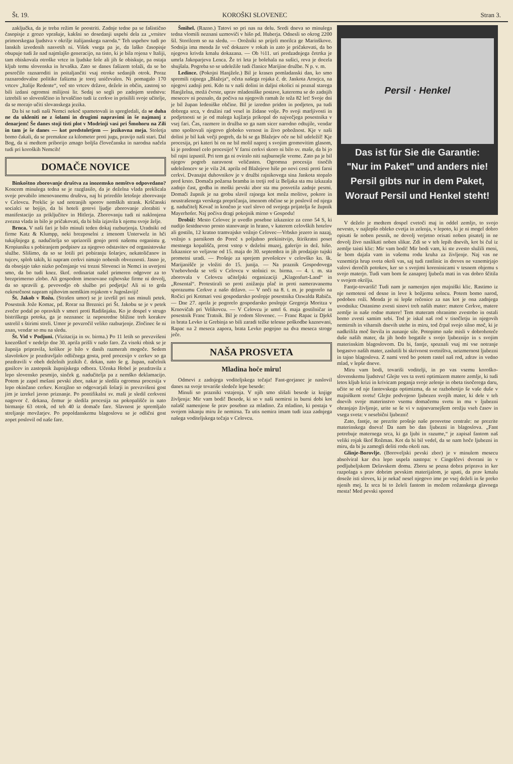Št. 19. KOROŠKI SLOVENEC Stran 3.
zaključka, da je treba režim še poostriti. Zadnje tedne pa se fašistično časopisje z grozo vprašuje, kakšni so dosedanji uspehi dela za „vrnitev primorskegaa ljudstva v okrilje italijanskega naroda.“ Teh uspehov tudi po lanskih izvedenih nasvetih ni. Višek vsega pa je, da laško časopisje obupuje tudi že nad najmlajšo generacijo, na tisto, ki je bila rojena v Italiji, tam obiskovala otroške vrtce in ljudske šole ali jih še obiskuje, pa ostaja kljub temu slovenska in hrvaška. Zato se danes fašizem tolaži, da se bo posrečilo raznaroditi in poitaljančiti vsaj otroke sedanjih otrok. Poraz raznarodovalne politike fašizma je torej uničevalen. Ni pomagalo 170 vrtcev „Italije Redente“, več sto vrtcev države, dežele in občin, zastonj so bili izdani ogromni milijoni lir. Sedaj so segli po zadnjem sredstvu: iztrebili so slovenščino in hrvaščino tudi iz cerkve in prisilili svoje učitelje, da se morajo učiti slovanskega jezika.
Da bi se tudi naši Nemci nekoč spametovali in spregledali, da se duha ne da ukleniti ne z šolami in drugimi napravimi in še najmanj z denarjem! Še danes stoji tisti plot v Modrinji vasi pri Šmohoru na Zili in tam je še danes — kot predstoletjem — jezikovna meja. Stoletja bomo čakali, da se premakne za kilometer proti jugu, pravijo naši stari. Dal Bog, da si medtem priborijo zmago boljša človečanska in narodna načela tudi pri koroških Nemcih!
DOMAČE NOVICE
Binkoštno zborovanje društva za inozemsko nemštvo odpovedano? Koncem minulega tedna se je razglasilo, da je deželna vlada preklicala svoje povabilo imenovanemu društvu, naj bi priredilo letošnje zborovanje v Celovcu. Preklic je sad notranjih sporov nemških strank. Krščanski socialci se bojijo, da bi hoteli gotovi ljudje zborovanje zlorabiti v manifestacijo za priključitev in Hitlerja. Zborovanju tudi ni naklonjena zvezna vlada in bilo je pričakovati, da bi bila izjavila k njemu svoje želje.
Brnca. V naši fari je bilo minuli teden dokaj razburjenja. Uradniki od firme Katz & Klumpp, neki brezposelni z imenom Unterwelz in hči tukajšnjega g. nadučitelja so uprizorili gonjo proti našemu organistu g. Kropiuniku s pobiranjem podpisov za njegovo odstavitev od organistovske službe. Slišimo, da so se lotili pri pobiranju šolarjev, nekatoličanov in tujcev, sploh takih, ki napram cerkvi nimajo nobenih obveznosti. Jasno je, da obsojajo tako nizko počenjanje vsi trezni Slovenci in Nemci in uverjeni smo, da bo tudi knez. škof. ordinariat našel primeren odgovor za to brezprimerno zlobo. Ali gospodom imenovane rajhovske firme ni dovolj, da so spravili g. pevovodjo ob službo pri podjetju! Ali ni to grda ozkosrčnost napram njihovim nemškim rojakom v Jugoslaviji!
Št. Jakob v Rožu. (Strašen umor) se je izvršil pri nas minuli petek. Posestnik Jože Komac, pd. Rorar na Breznici pri Št. Jakobu se je v petek zvečer podal po opravkih v smeri proti Radišnjaku. Ko je dospel v strugo bistriškega potoka, ga je neznanec iz neposredne bližine treh korakov ustrelil s štirimi streli. Umor je povzročil veliko razburjenje. Zločinec še ni znan, vendar so mu na sledu.
Št. Vid v Podjuni. (Vizitacija in sv. birma.) Po 11 letih so prevzvišeni knezoškof v nedeljo dne 30. aprila prišli v našo faro. Za visoki obisk se je župnija pripravila, kolikor je bilo v danih razmerah mogoče. Sedem slavolokov je pozdravljalo odličnega gosta, pred procesijo v cerkev so ga pozdravili v obeh deželnih jezikih č. dekan, nato še g. župan, načelnik gasilcev in zastopnik župnijskega odbora. Učenka Hobel je pozdravila z lepo slovensko pesmijo, sinček g. nadučitelja pa z nemško deklamacijo. Potem je zapel mešani pevski zbor, nakar je sledila ogromna procesija v lepo okinčano cerkev. Korajžno so odgovarjali šolarji in prevzvišeni gost jim je izrekel javno priznanje. Po pontifikalni sv. maši je sledil cerkveni nagovor č. dekana, čemur je sledila procesija na pokopališče in nato birmanje 63 otrok, od teh 40 iz domače fare. Slavnost je spremljalo streljanje movžarjev. Po popoldanskemu blagoslovu se je odlični gost zopet poslovil od naše fare.
Šmihel. (Razno.) Tatovi so pri nas na delu. Sredi dneva so minulega tedna vlomili neznani uzmoviči v hišo pd. Huberja. Odnesli so okrog 2200 šil. Storilcem so na sledu. — Orožniki so prijeli morilca ge Marinškove. Sodnija ima menda že več dokazov v rokah in zato je pričakovati, da bo njegova krivda kmalu dokazana. — Ob ½11. uri predzadnjega četrtka je umrla Jakoparjeva Lenca. Že tri leta je bolehala na sušici, reva je docela shujšala. Pogreba so se udeležile tudi članice Marijine družbe. N p. v. m.
Ledince. (Pokojni Hanjžele.) Bil je krasen pomladanski dan, ko smo spremili rajnega „Blažeja“, očeta našega rojaka č. dr. Jankota Arnejca, na njegovi zadnji poti. Kdo tu v naši dolini in daljni okolici ni poznal starega Hanjželna, možá čvrste, uprav mladeniške postave, kateremu se do zadnjih mesecev ni poznalo, da počiva na njegovih ramah že teža 82 let! Svoje dni je bil župan ledeniške občine. Bil je izredno priden in podjeten, pa tudi dobrega srca, v družini rad vesel in židane volje. Po svoji marljivosti in podjetnosti se je od malega kajžarja prikopal do največjega posestnika v vsej fari. Čas, razmere in družba so ga nam sicer narodno odtujile, vendar smo spoštovali njegovo globoko vernost in živo pobožnost. Kje v naši dolini je bil kak večji pogreb, da bi se ga Blažejev oče ne bil udeležil! Kje procesija, pri kateri bi on ne bil molil naprej s svojim gromovitim glasom, ki je predonel celo procesijo! V farni cerkvi skoro ni bilo sv. maše, da bi jo bil rajni izpustil. Pri tem ga ni oviralo niti najburnejše vreme. Zato pa je bil njegov pogreb naravnost veličasten. Ogromna procesija tisočih udeležencev se je vila 24. aprila od Blažejeve hiše po novi cesti proti farni cerkvi. Dvanajst duhovnikov je v družbi rajnikovega sina Jankota stopalo pred krsto. Domača požarna bramba in tretji red iz Beljaka sta mu izkazala zadnjo čast, godba in moški pevski zbor sta mu posvetila zadnje pesmi. Domači župnik je na grobu slavil rajnega kot moža molitve, pokore in neustrašenega verskega prepričanja, imenom občine se je poslovil od njega g. nadučitelj Kovač in končno je vzel slovo od svojega prijatelja še župnik Mayerhofer. Naj počiva dragi pokojnik mirno v Gospodu!
Drobiž: Mesto Celovec je uvedlo posebne izkaznice za ceno 54 S, ki nudijo šestdnevno prosto stanovanje in hrano, v katerem celovških hotelov ali gostiln, 12 kratno tramvajsko vožnjo Celovec—Vrbsko jezero in nazaj, vožnjo s parnikom do Poreč s poljubno prekinitvijo, štirikratni poset mestnega kopališča, prost vstop v deželni muzej, galerijo in dež. hišo. Izkaznice so veljavne od 15. maja do 30. septembra in jih prodajajo tujski prometni uradi. — Prošnje za sprejem prvošolcev v celovško kn. šk. Marijanišče je vložiti do 15. junija. — Na praznik Gospodovega Vnebovhoda se vrši v Celovcu v stolnici sv. birma. — 4. t. m. sta zborovala v Celovcu učiteljski organizaciji „Klagenfurt-Land“ in „Rosental“. Protestirali so proti znižanju plač in proti nameravanemu sporazumu Cerkve z našo državo. — V noči na 8. t. m. je pogorelo na Ročici pri Kotmari vesi gospodarsko poslopje posestnika Ozwalda Rabiča. — Dne 27. aprila je pogorelo gospodarsko poslopje Gregorja Moritza v Krnovičah pri Velikovcu. — V Celovcu je umrl 6. maja gostilničar in posestnik Franc Tratnik. Bil je rodom Slovenec. — Franc Rapac iz Djekš in brata Levko iz Grebinja so bili zaradi težke telesne poškodbe kaznovani, Rapac na 2 meseca zapora, brata Levko pogojno na dva meseca stroge ječe.
NAŠA PROSVETA
Mladina hoče miru!
Odmevi z zadnjega voditeljskega tečaja! Fant-gorjanec je naslovil danes na svoje tovariše sledeče lepe besede:
Minuli so prazniki vstajenja. V njih smo slišali besede iz knjige življenja: Mir vam bodi! Besede, ki so v naši nemirni in burni dobi kot nalašč namenjene še prav posebno za mladino. Za mladino, ki postaja v svojem iskanju miru že nemirna. Ta utis nemira imam tudi izza zadnjega našega voditeljskega tečaja v Celovcu.
Persil · Henkel
Das ist für Sie die Garantie:
"Nur im Paket" und anders nie!
Persil gibts nur in dem Paket,
Worauf Persil und Henkel steht!
V deželo je medtem dospel cvetoči maj in oddel zemljo, to svojo nevesto, v najlepšo obleko cvetja in zelenja, v lepoto, ki je ni mogel dobro opisati še noben pesnik, ne dovolj verjetno orisati noben pisatelj in ne dovolj živo naslikati noben slikar. Zdi se v teh lepih dnevih, kot bi čul iz zemlje taisti klic: Mir vam bodi! Mir bodi vam, ki ste zvesto služili meni, še bom dajala vam in vašemu rodu kruha za življenje. Naj vas ne vznemirja hrup sveta okoli vas, saj tudi rastlinic in dreves ne vznemirjajo valovi deročih potokov, ker so s svojimi koreninicami v tesnem objemu s svojo materjo. Tudi vam bom še zanaprej ljubeča mati in vas dobro ščitila v svojem okrilju.
Fantje-tovariši! Tudi nam je namenjen njen majniški klic. Rastimo iz nje nemoteni od desne in leve k božjemu solncu. Potem bomo narod, podoben roži. Menda je ni lepše rečenice za nas kot je ona zadnjega uvodnika: Ostanimo zvesti sinovi treh naših mater: matere Cerkve, matere zemlje in naše rodne matere! Tem materam ohranimo zvestobo in ostali bomo zvesti samim sebi. Tod je iskal naš rod v tisočletju in njegovih nemirnih in viharnih dnevih utehe in miru, tod črpal svojo silno moč, ki je nadkrilila moč števila in zunanje sile. Potopimo naše misli v dobrohoteče duše naših mater, da jih bodo bogatile s svojo ljubeznijo in s svojim materinskim blagoslovom. Da bi, fantje, spoznali vsaj mi vse notranje bogastvo naših mater, zaslutili bi skrivnost svetništva, neizmernost ljubezni in tajno blagoslova. Z nami vred bo potem rastel naš rod, zdrav in vedno mlad, v lepše dneve.
Miru vam bodi, tovariši voditelji, in po vas vsemu koroško-slovenskemu ljudstvu! Glejte ves ta sveti optimizem matere zemlje, ki tudi letos kljub krizi in krivicam poganja svoje zelenje in obeta tisočerega daru, učite se od nje fantovskega optimizma, da se razbohotijo še vaše duše v majniškem svetu! Glejte podvojeno ljubezen svojih mater, ki dele v teh dnevih svoje materinstvo vsemu domačemu svetu in mu v ljubezni ohranjajo življenje, urite se še vi v najnevarnejšem orožju vseh časov in vsega sveta: v nesebični ljubezni!
Zato, fantje, ne prezrite prošnje naše prosvetne centrale: ne prezrite materinskega dneva! Da nam bo dan ljubezni in blagoslova. „Fant potrebuje maternega srca, ki ga ljubi in razume,“ je zapisal fantom naš veliki rojak škof Rožman. Kot da bi bil vedel, da se nam hoče ljubezni in miru, da bi ju zamogli deliti rodu okoli nas.
Glinje-Borovlje. (Boroveljski pevski zbor) je v minulem mesecu absolviral kar dva lepo uspela nastopa: v Cingelčevi dvorani in v podljubeljskem Delavskem domu. Zboru se pozna dobra priprava in ker razpolaga s prav dobrim pevskim materijalom, je upati, da prav kmalu doseže isti sloves, ki je nekač nesel njegovo ime po vsej deželi in še preko njenih mej. Iz srca bi to želeli fantom in možem rožanskega glavnega mesta! Med pevski spored